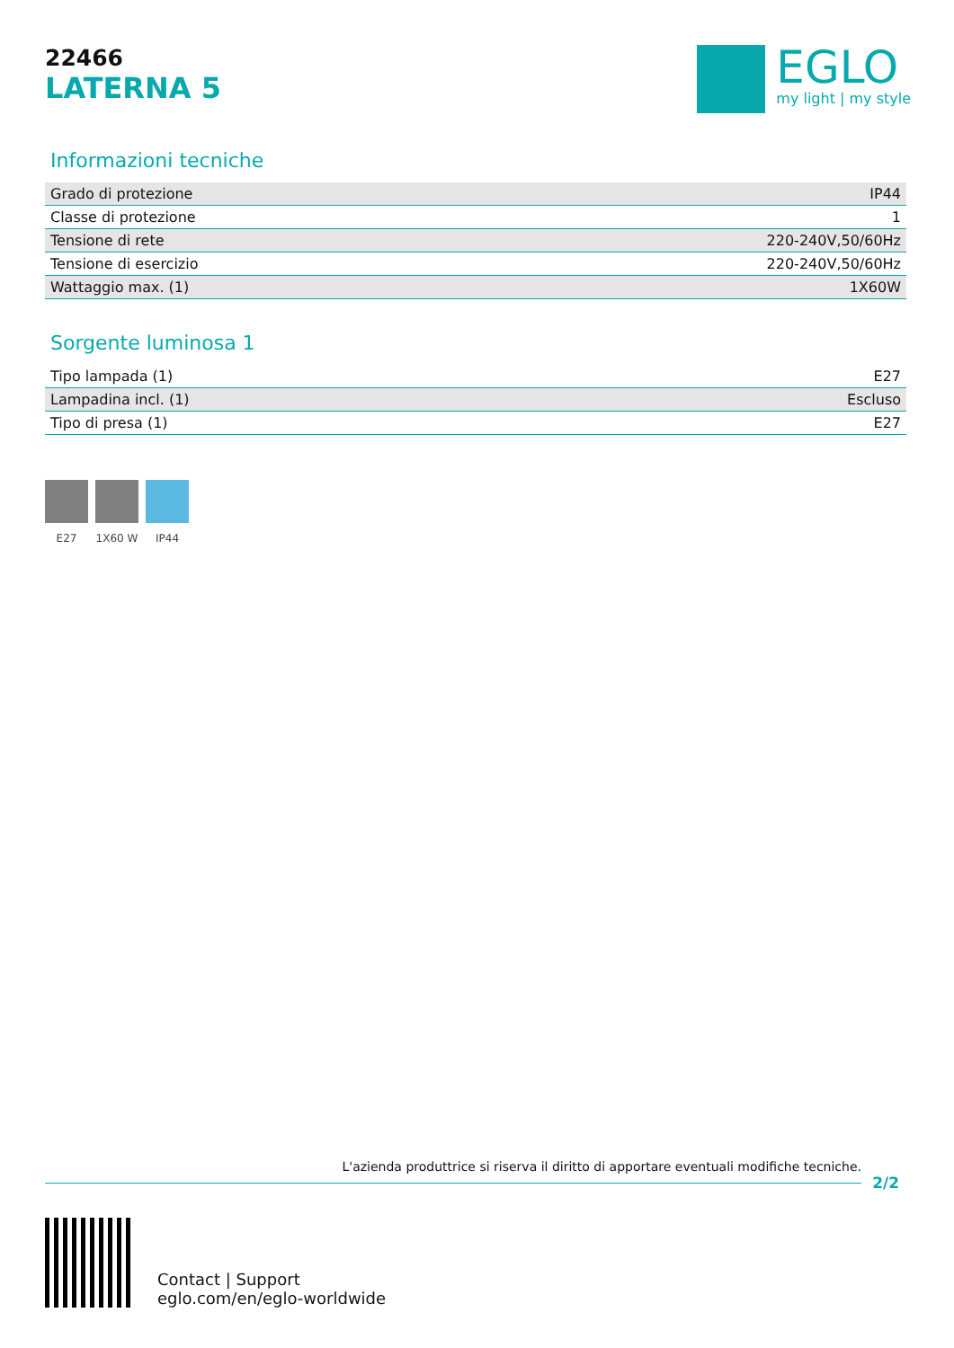22466
LATERNA 5
EGLO
my light | my style
Informazioni tecniche
| Grado di protezione | IP44 |
| Classe di protezione | 1 |
| Tensione di rete | 220-240V,50/60Hz |
| Tensione di esercizio | 220-240V,50/60Hz |
| Wattaggio max. (1) | 1X60W |
Sorgente luminosa 1
| Tipo lampada (1) | E27 |
| Lampadina incl. (1) | Escluso |
| Tipo di presa (1) | E27 |
E27 1X60 W IP44
L'azienda produttrice si riserva il diritto di apportare eventuali modifiche tecniche.
2/2
Contact | Support
eglo.com/en/eglo-worldwide